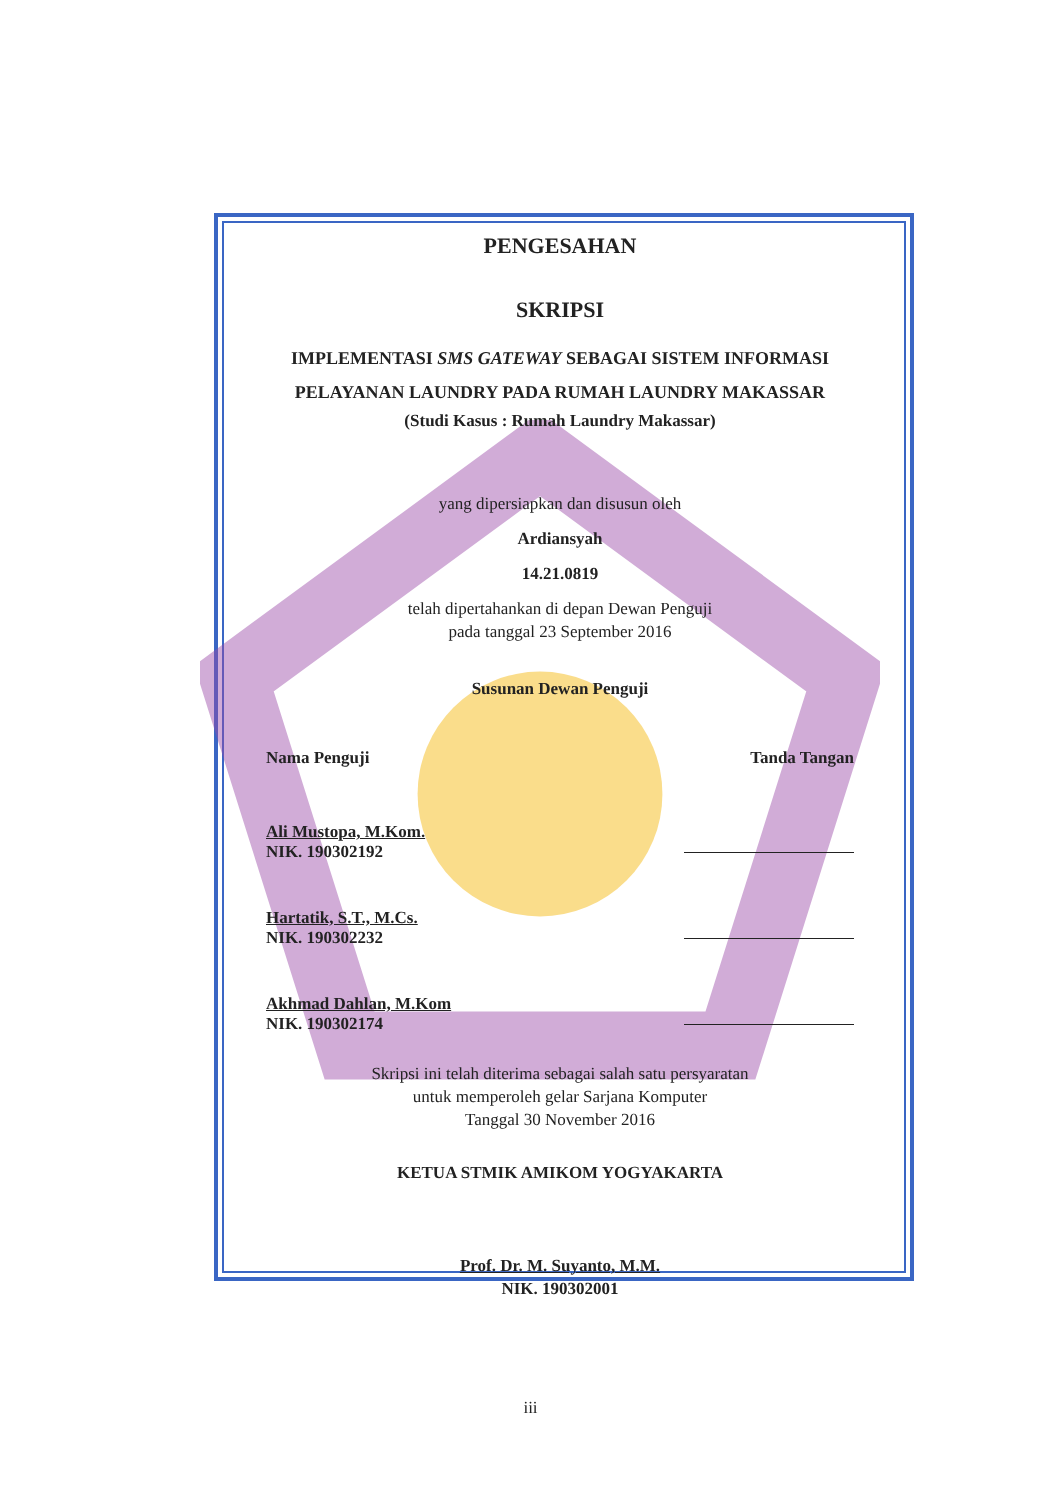PENGESAHAN
SKRIPSI
IMPLEMENTASI SMS GATEWAY SEBAGAI SISTEM INFORMASI
PELAYANAN LAUNDRY PADA RUMAH LAUNDRY MAKASSAR
(Studi Kasus : Rumah Laundry Makassar)
yang dipersiapkan dan disusun oleh
Ardiansyah
14.21.0819
telah dipertahankan di depan Dewan Penguji
pada tanggal 23 September 2016
Susunan Dewan Penguji
Nama Penguji Tanda Tangan
Ali Mustopa, M.Kom.
NIK. 190302192
Hartatik, S.T., M.Cs.
NIK. 190302232
Akhmad Dahlan, M.Kom
NIK. 190302174
Skripsi ini telah diterima sebagai salah satu persyaratan
untuk memperoleh gelar Sarjana Komputer
Tanggal 30 November 2016
KETUA STMIK AMIKOM YOGYAKARTA
Prof. Dr. M. Suyanto, M.M.
NIK. 190302001
iii